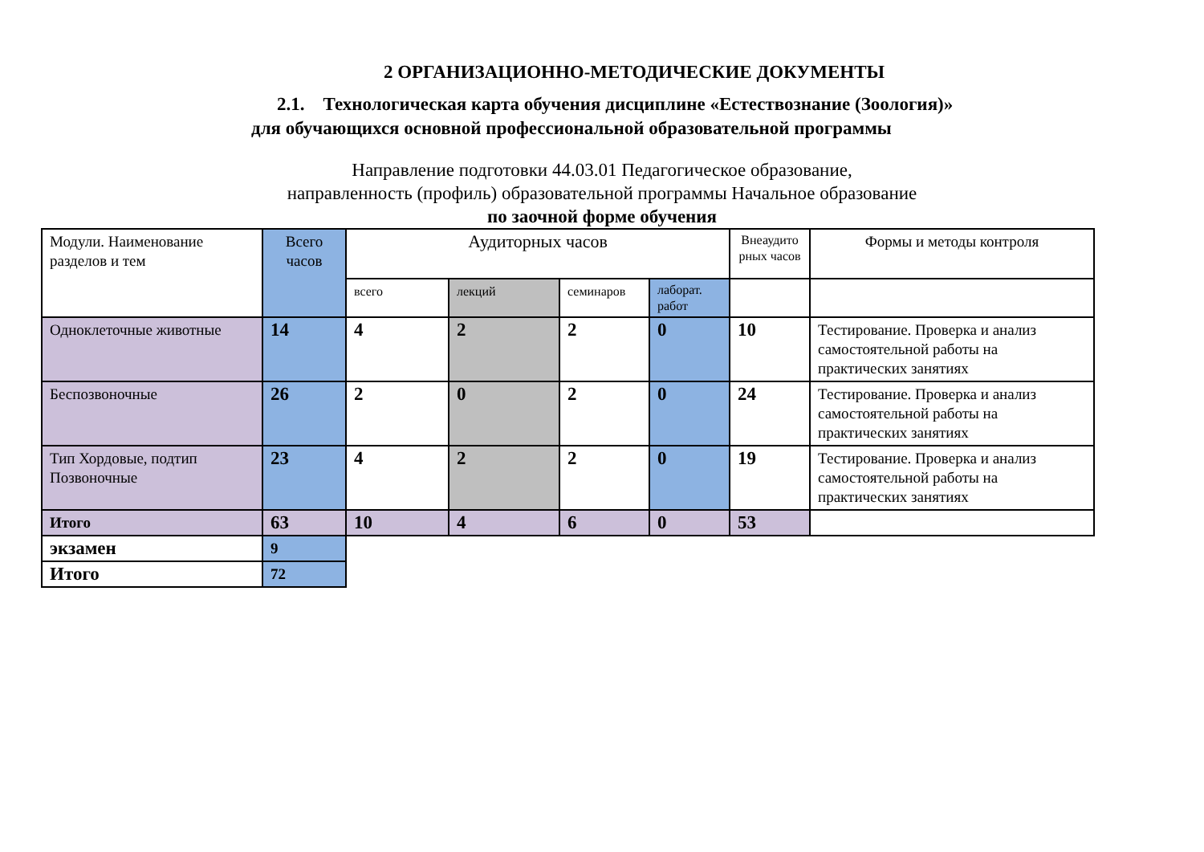2 ОРГАНИЗАЦИОННО-МЕТОДИЧЕСКИЕ ДОКУМЕНТЫ
2.1. Технологическая карта обучения дисциплине «Естествознание (Зоология)»
для обучающихся основной профессиональной образовательной программы
Направление подготовки 44.03.01 Педагогическое образование,
направленность (профиль) образовательной программы Начальное образование
по заочной форме обучения
| Модули. Наименование разделов и тем | Всего часов | Аудиторных часов | | | | Внеаудито рных часов | Формы и методы контроля |
| | | всего | лекций | семинаров | лаборат. работ | | |
| Одноклеточные животные | 14 | 4 | 2 | 2 | 0 | 10 | Тестирование. Проверка и анализ самостоятельной работы на практических занятиях |
| Беспозвоночные | 26 | 2 | 0 | 2 | 0 | 24 | Тестирование. Проверка и анализ самостоятельной работы на практических занятиях |
| Тип Хордовые, подтип Позвоночные | 23 | 4 | 2 | 2 | 0 | 19 | Тестирование. Проверка и анализ самостоятельной работы на практических занятиях |
| Итого | 63 | 10 | 4 | 6 | 0 | 53 | |
| экзамен | 9 | | | | | | |
| Итого | 72 | | | | | | |